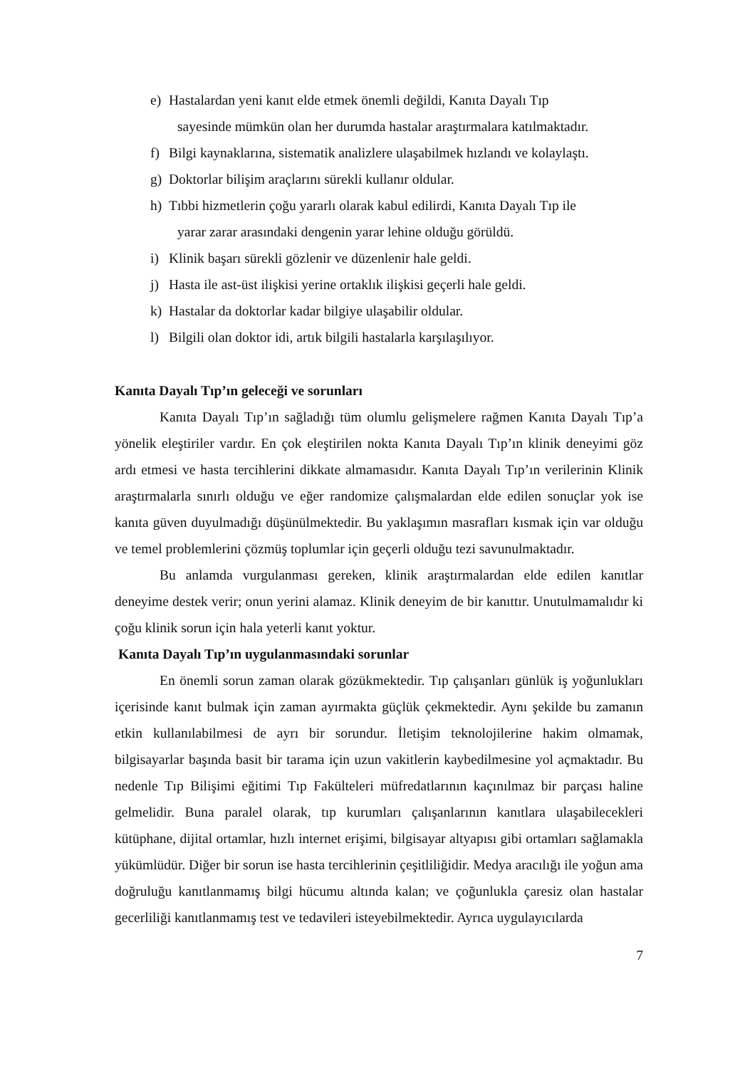e) Hastalardan yeni kanıt elde etmek önemli değildi, Kanıta Dayalı Tıp
sayesinde mümkün olan her durumda hastalar araştırmalara katılmaktadır.
f) Bilgi kaynaklarına, sistematik analizlere ulaşabilmek hızlandı ve kolaylaştı.
g) Doktorlar bilişim araçlarını sürekli kullanır oldular.
h) Tıbbi hizmetlerin çoğu yararlı olarak kabul edilirdi, Kanıta Dayalı Tıp ile
yarar zarar arasındaki dengenin yarar lehine olduğu görüldü.
i) Klinik başarı sürekli gözlenir ve düzenlenir hale geldi.
j) Hasta ile ast-üst ilişkisi yerine ortaklık ilişkisi geçerli hale geldi.
k) Hastalar da doktorlar kadar bilgiye ulaşabilir oldular.
l) Bilgili olan doktor idi, artık bilgili hastalarla karşılaşılıyor.
Kanıta Dayalı Tıp’ın geleceği ve sorunları
Kanıta Dayalı Tıp’ın sağladığı tüm olumlu gelişmelere rağmen Kanıta Dayalı Tıp’a yönelik eleştiriler vardır. En çok eleştirilen nokta Kanıta Dayalı Tıp’ın klinik deneyimi göz ardı etmesi ve hasta tercihlerini dikkate almamasıdır. Kanıta Dayalı Tıp’ın verilerinin Klinik araştırmalarla sınırlı olduğu ve eğer randomize çalışmalardan elde edilen sonuçlar yok ise kanıta güven duyulmadığı düşünülmektedir. Bu yaklaşımın masrafları kısmak için var olduğu ve temel problemlerini çözmüş toplumlar için geçerli olduğu tezi savunulmaktadır.
Bu anlamda vurgulanması gereken, klinik araştırmalardan elde edilen kanıtlar deneyime destek verir; onun yerini alamaz. Klinik deneyim de bir kanıttır. Unutulmamalıdır ki çoğu klinik sorun için hala yeterli kanıt yoktur.
Kanıta Dayalı Tıp’ın uygulanmasındaki sorunlar
En önemli sorun zaman olarak gözükmektedir. Tıp çalışanları günlük iş yoğunlukları içerisinde kanıt bulmak için zaman ayırmakta güçlük çekmektedir. Aynı şekilde bu zamanın etkin kullanılabilmesi de ayrı bir sorundur. İletişim teknolojilerine hakim olmamak, bilgisayarlar başında basit bir tarama için uzun vakitlerin kaybedilmesine yol açmaktadır. Bu nedenle Tıp Bilişimi eğitimi Tıp Fakülteleri müfredatlarının kaçınılmaz bir parçası haline gelmelidir. Buna paralel olarak, tıp kurumları çalışanlarının kanıtlara ulaşabilecekleri kütüphane, dijital ortamlar, hızlı internet erişimi, bilgisayar altyapısı gibi ortamları sağlamakla yükümlüdür. Diğer bir sorun ise hasta tercihlerinin çeşitliliğidir. Medya aracılığı ile yoğun ama doğruluğu kanıtlanmamış bilgi hücumu altında kalan; ve çoğunlukla çaresiz olan hastalar gecerliliği kanıtlanmamış test ve tedavileri isteyebilmektedir. Ayrıca uygulayıcılarda
7